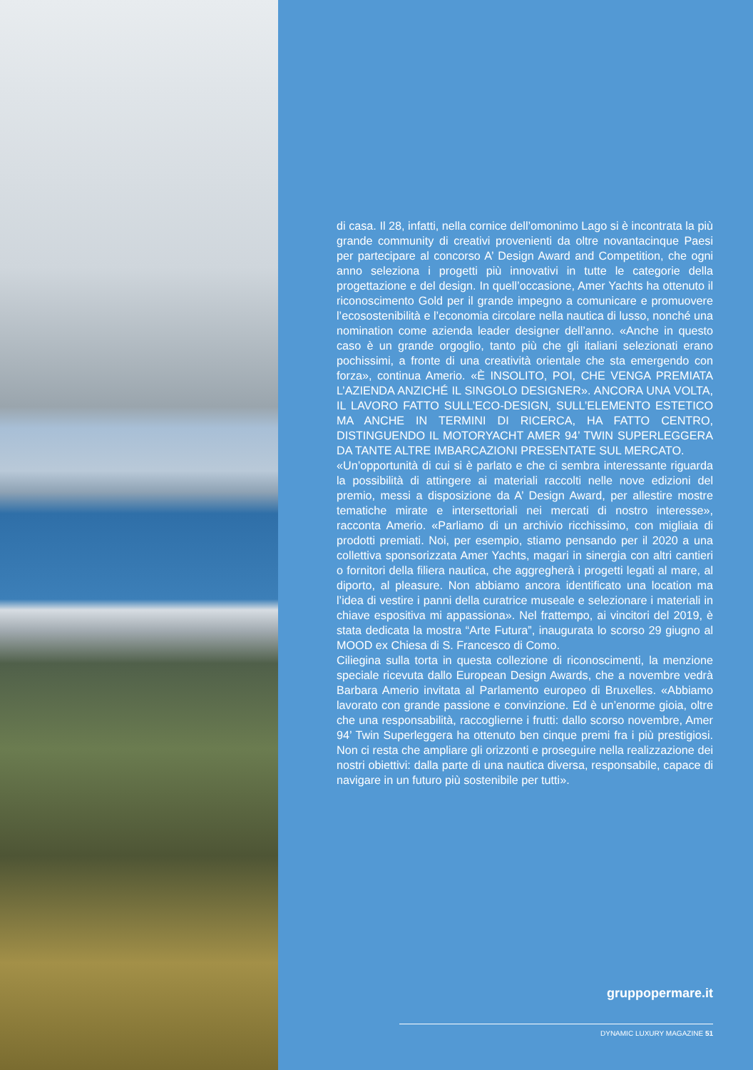di casa. Il 28, infatti, nella cornice dell’omonimo Lago si è incontrata la più grande community di creativi provenienti da oltre novantacinque Paesi per partecipare al concorso A’ Design Award and Competition, che ogni anno seleziona i progetti più innovativi in tutte le categorie della progettazione e del design. In quell’occasione, Amer Yachts ha ottenuto il riconoscimento Gold per il grande impegno a comunicare e promuovere l’ecosostenibilità e l’economia circolare nella nautica di lusso, nonché una nomination come azienda leader designer dell’anno. «Anche in questo caso è un grande orgoglio, tanto più che gli italiani selezionati erano pochissimi, a fronte di una creatività orientale che sta emergendo con forza», continua Amerio. «È INSOLITO, POI, CHE VENGA PREMIATA L’AZIENDA ANZICHÉ IL SINGOLO DESIGNER». ANCORA UNA VOLTA, IL LAVORO FATTO SULL’ECO-DESIGN, SULL’ELEMENTO ESTETICO MA ANCHE IN TERMINI DI RICERCA, HA FATTO CENTRO, DISTINGUENDO IL MOTORYACHT AMER 94’ TWIN SUPERLEGGERA DA TANTE ALTRE IMBARCAZIONI PRESENTATE SUL MERCATO.
«Un’opportunità di cui si è parlato e che ci sembra interessante riguarda la possibilità di attingere ai materiali raccolti nelle nove edizioni del premio, messi a disposizione da A’ Design Award, per allestire mostre tematiche mirate e intersettoriali nei mercati di nostro interesse», racconta Amerio. «Parliamo di un archivio ricchissimo, con migliaia di prodotti premiati. Noi, per esempio, stiamo pensando per il 2020 a una collettiva sponsorizzata Amer Yachts, magari in sinergia con altri cantieri o fornitori della filiera nautica, che aggregherà i progetti legati al mare, al diporto, al pleasure. Non abbiamo ancora identificato una location ma l’idea di vestire i panni della curatrice museale e selezionare i materiali in chiave espositiva mi appassiona». Nel frattempo, ai vincitori del 2019, è stata dedicata la mostra “Arte Futura”, inaugurata lo scorso 29 giugno al MOOD ex Chiesa di S. Francesco di Como.
Ciliegina sulla torta in questa collezione di riconoscimenti, la menzione speciale ricevuta dallo European Design Awards, che a novembre vedrà Barbara Amerio invitata al Parlamento europeo di Bruxelles. «Abbiamo lavorato con grande passione e convinzione. Ed è un’enorme gioia, oltre che una responsabilità, raccoglierne i frutti: dallo scorso novembre, Amer 94’ Twin Superleggera ha ottenuto ben cinque premi fra i più prestigiosi. Non ci resta che ampliare gli orizzonti e proseguire nella realizzazione dei nostri obiettivi: dalla parte di una nautica diversa, responsabile, capace di navigare in un futuro più sostenibile per tutti».
gruppopermare.it
DYNAMIC LUXURY MAGAZINE 51